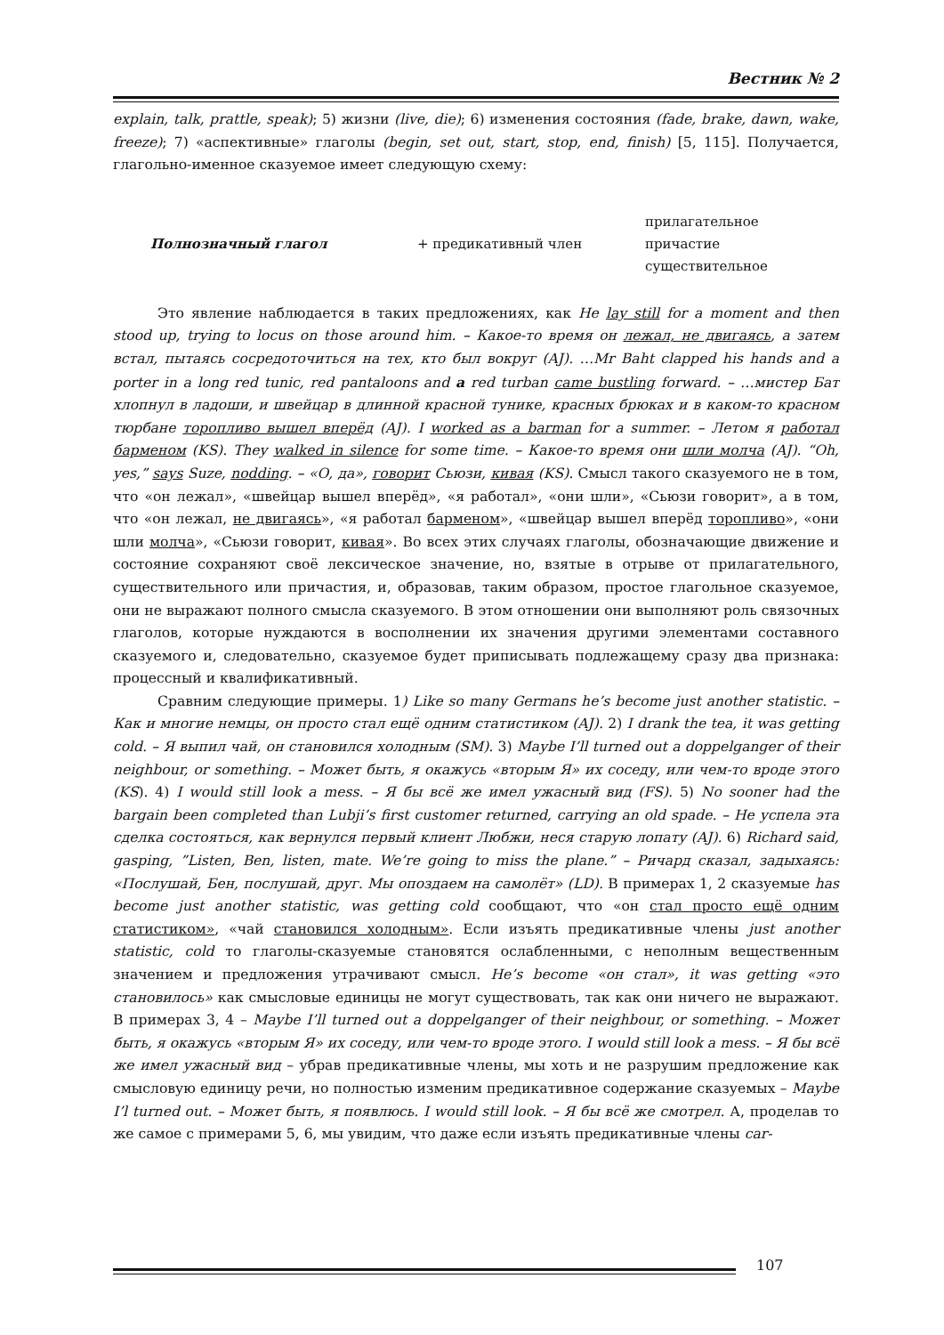Вестник № 2
explain, talk, prattle, speak); 5) жизни (live, die); 6) изменения состояния (fade, brake, dawn, wake, freeze); 7) «аспективные» глаголы (begin, set out, start, stop, end, finish) [5, 115]. Получается, глагольно-именное сказуемое имеет следующую схему:
Полнозначный глагол + предикативный член
прилагательное
причастие
существительное
Это явление наблюдается в таких предложениях, как He lay still for a moment and then stood up, trying to locus on those around him. – Какое-то время он лежал, не двигаясь, а затем встал, пытаясь сосредоточиться на тех, кто был вокруг (AJ). …Mr Baht clapped his hands and a porter in a long red tunic, red pantaloons and a red turban came bustling forward. – …мистер Бат хлопнул в ладоши, и швейцар в длинной красной тунике, красных брюках и в каком-то красном тюрбане торопливо вышел вперёд (AJ). I worked as a barman for a summer. – Летом я работал барменом (KS). They walked in silence for some time. – Какое-то время они шли молча (AJ). “Oh, yes,” says Suze, nodding. – «О, да», говорит Сьюзи, кивая (KS). Смысл такого сказуемого не в том, что «он лежал», «швейцар вышел вперёд», «я работал», «они шли», «Сьюзи говорит», а в том, что «он лежал, не двигаясь», «я работал барменом», «швейцар вышел вперёд торопливо», «они шли молча», «Сьюзи говорит, кивая». Во всех этих случаях глаголы, обозначающие движение и состояние сохраняют своё лексическое значение, но, взятые в отрыве от прилагательного, существительного или причастия, и, образовав, таким образом, простое глагольное сказуемое, они не выражают полного смысла сказуемого. В этом отношении они выполняют роль связочных глаголов, которые нуждаются в восполнении их значения другими элементами составного сказуемого и, следовательно, сказуемое будет приписывать подлежащему сразу два признака: процессный и квалификативный.
Сравним следующие примеры. 1) Like so many Germans he’s become just another statistic. – Как и многие немцы, он просто стал ещё одним статистиком (AJ). 2) I drank the tea, it was getting cold. – Я выпил чай, он становился холодным (SM). 3) Maybe I’ll turned out a doppelganger of their neighbour, or something. – Может быть, я окажусь «вторым Я» их соседу, или чем-то вроде этого (KS). 4) I would still look a mess. – Я бы всё же имел ужасный вид (FS). 5) No sooner had the bargain been completed than Lubji’s first customer returned, carrying an old spade. – Не успела эта сделка состояться, как вернулся первый клиент Любжи, неся старую лопату (AJ). 6) Richard said, gasping, ”Listen, Ben, listen, mate. We’re going to miss the plane.” – Ричард сказал, задыхаясь: «Послушай, Бен, послушай, друг. Мы опоздаем на самолёт» (LD). В примерах 1, 2 сказуемые has become just another statistic, was getting cold сообщают, что «он стал просто ещё одним статистиком», «чай становился холодным». Если изъять предикативные члены just another statistic, cold то глаголы-сказуемые становятся ослабленными, с неполным вещественным значением и предложения утрачивают смысл. He’s become «он стал», it was getting «это становилось» как смысловые единицы не могут существовать, так как они ничего не выражают. В примерах 3, 4 – Maybe I’ll turned out a doppelganger of their neighbour, or something. – Может быть, я окажусь «вторым Я» их соседу, или чем-то вроде этого. I would still look a mess. – Я бы всё же имел ужасный вид – убрав предикативные члены, мы хоть и не разрушим предложение как смысловую единицу речи, но полностью изменим предикативное содержание сказуемых – Maybe I’l turned out. – Может быть, я появлюсь. I would still look. – Я бы всё же смотрел. А, проделав то же самое с примерами 5, 6, мы увидим, что даже если изъять предикативные члены car-
107